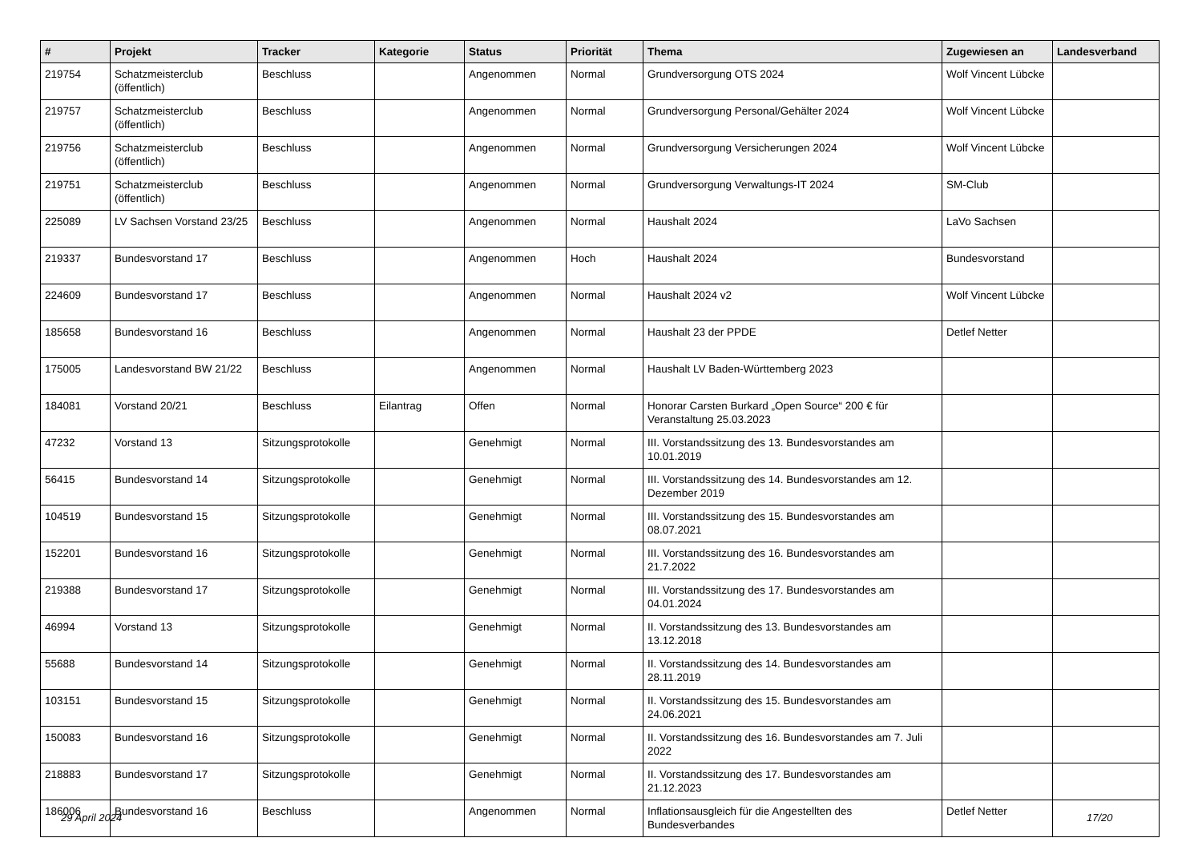| # | Projekt | Tracker | Kategorie | Status | Priorität | Thema | Zugewiesen an | Landesverband |
| --- | --- | --- | --- | --- | --- | --- | --- | --- |
| 219754 | Schatzmeisterclub (öffentlich) | Beschluss | | Angenommen | Normal | Grundversorgung OTS 2024 | Wolf Vincent Lübcke | |
| 219757 | Schatzmeisterclub (öffentlich) | Beschluss | | Angenommen | Normal | Grundversorgung Personal/Gehälter 2024 | Wolf Vincent Lübcke | |
| 219756 | Schatzmeisterclub (öffentlich) | Beschluss | | Angenommen | Normal | Grundversorgung Versicherungen 2024 | Wolf Vincent Lübcke | |
| 219751 | Schatzmeisterclub (öffentlich) | Beschluss | | Angenommen | Normal | Grundversorgung Verwaltungs-IT 2024 | SM-Club | |
| 225089 | LV Sachsen Vorstand 23/25 | Beschluss | | Angenommen | Normal | Haushalt 2024 | LaVo Sachsen | |
| 219337 | Bundesvorstand 17 | Beschluss | | Angenommen | Hoch | Haushalt 2024 | Bundesvorstand | |
| 224609 | Bundesvorstand 17 | Beschluss | | Angenommen | Normal | Haushalt 2024 v2 | Wolf Vincent Lübcke | |
| 185658 | Bundesvorstand 16 | Beschluss | | Angenommen | Normal | Haushalt 23 der PPDE | Detlef Netter | |
| 175005 | Landesvorstand BW 21/22 | Beschluss | | Angenommen | Normal | Haushalt LV Baden-Württemberg 2023 | | |
| 184081 | Vorstand 20/21 | Beschluss | Eilantrag | Offen | Normal | Honorar Carsten Burkard „Open Source“ 200 € für Veranstaltung 25.03.2023 | | |
| 47232 | Vorstand 13 | Sitzungsprotokolle | | Genehmigt | Normal | III. Vorstandssitzung des 13. Bundesvorstandes am 10.01.2019 | | |
| 56415 | Bundesvorstand 14 | Sitzungsprotokolle | | Genehmigt | Normal | III. Vorstandssitzung des 14. Bundesvorstandes am 12. Dezember 2019 | | |
| 104519 | Bundesvorstand 15 | Sitzungsprotokolle | | Genehmigt | Normal | III. Vorstandssitzung des 15. Bundesvorstandes am 08.07.2021 | | |
| 152201 | Bundesvorstand 16 | Sitzungsprotokolle | | Genehmigt | Normal | III. Vorstandssitzung des 16. Bundesvorstandes am 21.7.2022 | | |
| 219388 | Bundesvorstand 17 | Sitzungsprotokolle | | Genehmigt | Normal | III. Vorstandssitzung des 17. Bundesvorstandes am 04.01.2024 | | |
| 46994 | Vorstand 13 | Sitzungsprotokolle | | Genehmigt | Normal | II. Vorstandssitzung des 13. Bundesvorstandes am 13.12.2018 | | |
| 55688 | Bundesvorstand 14 | Sitzungsprotokolle | | Genehmigt | Normal | II. Vorstandssitzung des 14. Bundesvorstandes am 28.11.2019 | | |
| 103151 | Bundesvorstand 15 | Sitzungsprotokolle | | Genehmigt | Normal | II. Vorstandssitzung des 15. Bundesvorstandes am 24.06.2021 | | |
| 150083 | Bundesvorstand 16 | Sitzungsprotokolle | | Genehmigt | Normal | II. Vorstandssitzung des 16. Bundesvorstandes am 7. Juli 2022 | | |
| 218883 | Bundesvorstand 17 | Sitzungsprotokolle | | Genehmigt | Normal | II. Vorstandssitzung des 17. Bundesvorstandes am 21.12.2023 | | |
| 186006 | Bundesvorstand 16 | Beschluss | | Angenommen | Normal | Inflationsausgleich für die Angestellten des Bundesverbandes | Detlef Netter | |
29 April 2024 17/20